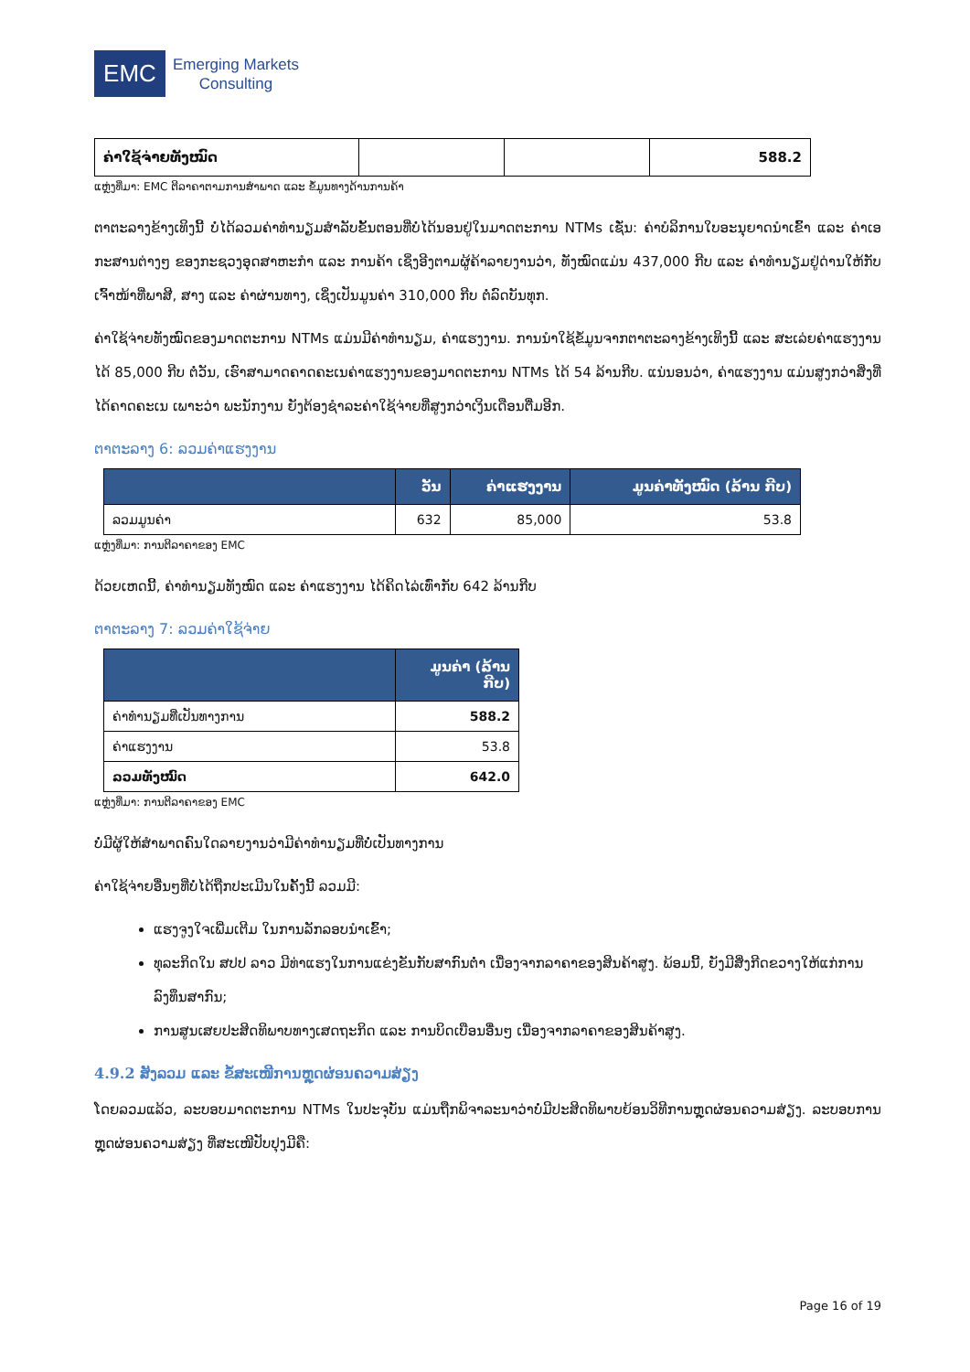EMC
Emerging Markets
Consulting
| ຄ່າໃຊ້ຈ່າຍທັງໝົດ | | | 588.2 |
ແຫຼ່ງທີ່ມາ: EMC ຕີລາຄາຕາມການສໍາພາດ ແລະ ຂໍ້ມູນທາງດ້ານການຄ້າ
ຕາຕະລາງຂ້າງເທິງນີ້ ບໍ່ໄດ້ລວມຄ່າທໍານຽມສໍາລັບຂັ້ນຕອນທີ່ບໍ່ໄດ້ນອນຢູ່ໃນມາດຕະການ NTMs ເຊັ່ນ: ຄ່າບໍລິການໃບອະນຸຍາດນໍາເຂົ້າ ແລະ ຄ່າເອກະສານຕ່າງໆ ຂອງກະຊວງອຸດສາຫະກໍາ ແລະ ການຄ້າ ເຊິ່ງອີງຕາມຜູ້ຄ້າລາຍງານວ່າ, ທັງໝົດແມ່ນ 437,000 ກີບ ແລະ ຄ່າທໍານຽມຢູ່ດ່ານໃຫ້ກັບເຈົ້າໜ້າທີ່ພາສີ, ສາງ ແລະ ຄ່າຜ່ານທາງ, ເຊິ່ງເປັນມູນຄ່າ 310,000 ກີບ ຕໍ່ລົດບັນທຸກ.
ຄ່າໃຊ້ຈ່າຍທັງໝົດຂອງມາດຕະການ NTMs ແມ່ນມີຄ່າທໍານຽມ, ຄ່າແຮງງານ. ການນໍາໃຊ້ຂໍ້ມູນຈາກຕາຕະລາງຂ້າງເທິງນີ້ ແລະ ສະເລ່ຍຄ່າແຮງງານໄດ້ 85,000 ກີບ ຕໍ່ວັນ, ເຮົາສາມາດຄາດຄະເນຄ່າແຮງງານຂອງມາດຕະການ NTMs ໄດ້ 54 ລ້ານກີບ. ແນ່ນອນວ່າ, ຄ່າແຮງງານ ແມ່ນສູງກວ່າສິ່ງທີ່ໄດ້ຄາດຄະເນ ເພາະວ່າ ພະນັກງານ ຍັງຕ້ອງຊໍາລະຄ່າໃຊ້ຈ່າຍທີ່ສູງກວ່າເງິນເດືອນຕື່ມອີກ.
ຕາຕະລາງ 6: ລວມຄ່າແຮງງານ
| | ວັນ | ຄ່າແຮງງານ | ມູນຄ່າທັງໝົດ (ລ້ານ ກີບ) |
| --- | --- | --- | --- |
| ລວມມູນຄ່າ | 632 | 85,000 | 53.8 |
ແຫຼ່ງທີ່ມາ: ການຕີລາຄາຂອງ EMC
ດ້ວຍເຫດນີ້, ຄ່າທໍານຽມທັງໝົດ ແລະ ຄ່າແຮງງານ ໄດ້ຄິດໄລ່ເທົ່າກັບ 642 ລ້ານກີບ
ຕາຕະລາງ 7: ລວມຄ່າໃຊ້ຈ່າຍ
| | ມູນຄ່າ (ລ້ານ ກີບ) |
| --- | --- |
| ຄ່າທໍານຽມທີ່ເປັນທາງການ | 588.2 |
| ຄ່າແຮງງານ | 53.8 |
| ລວມທັງໝົດ | 642.0 |
ແຫຼ່ງທີ່ມາ: ການຕີລາຄາຂອງ EMC
ບໍ່ມີຜູ້ໃຫ້ສໍາພາດຄົນໃດລາຍງານວ່າມີຄ່າທໍານຽມທີ່ບໍ່ເປັນທາງການ
ຄ່າໃຊ້ຈ່າຍອື່ນໆທີ່ບໍ່ໄດ້ຖືກປະເມີນໃນຄັ້ງນີ້ ລວມມີ:
ແຮງຈູງໃຈເພີ່ມເຕີມ ໃນການລັກລອບນໍາເຂົ້າ;
ທຸລະກິດໃນ ສປປ ລາວ ມີທ່າແຮງໃນການແຂ່ງຂັນກັບສາກົນຕໍ່າ ເນື່ອງຈາກລາຄາຂອງສິນຄ້າສູງ. ພ້ອມນີ້, ຍັງມີສິ່ງກີດຂວາງໃຫ້ແກ່ການລົງທຶນສາກົນ;
ການສູນເສຍປະສິດທິພາບທາງເສດຖະກິດ ແລະ ການບິດເບືອນອື່ນໆ ເນື່ອງຈາກລາຄາຂອງສິນຄ້າສູງ.
4.9.2 ສັງລວມ ແລະ ຂໍ້ສະເໜີການຫຼຸດຜ່ອນຄວາມສ່ຽງ
ໂດຍລວມແລ້ວ, ລະບອບມາດຕະການ NTMs ໃນປະຈຸບັນ ແມ່ນຖືກພິຈາລະນາວ່າບໍ່ມີປະສິດທິພາບຍ້ອນວິທີການຫຼຸດຜ່ອນຄວາມສ່ຽງ. ລະບອບການຫຼຸດຜ່ອນຄວາມສ່ຽງ ທີ່ສະເໜີປັບປຸງມີຄື:
Page 16 of 19